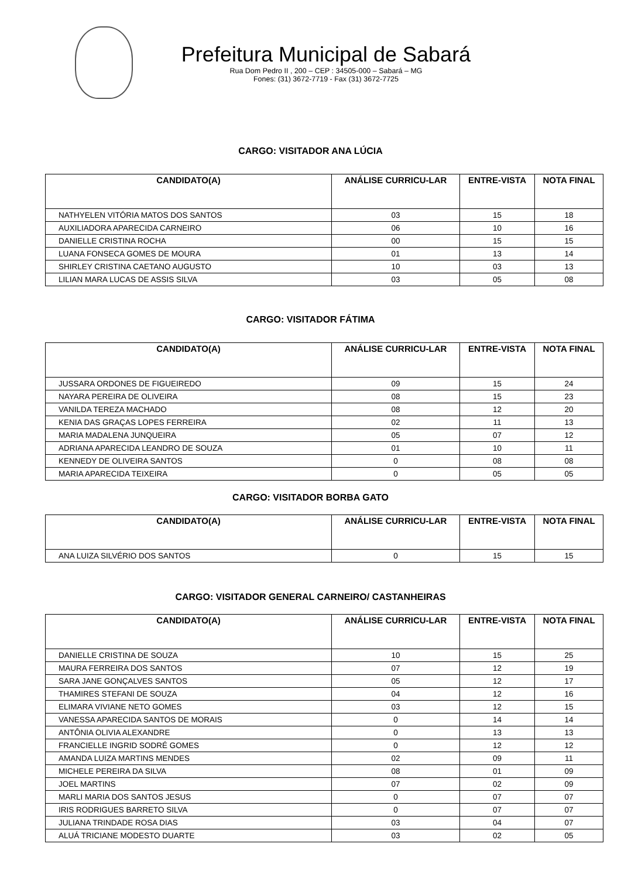Prefeitura Municipal de Sabará
Rua Dom Pedro II , 200 – CEP : 34505-000 – Sabará – MG
Fones: (31) 3672-7719 - Fax (31) 3672-7725
CARGO: VISITADOR ANA LÚCIA
| CANDIDATO(A) | ANÁLISE CURRICU-LAR | ENTRE-VISTA | NOTA FINAL |
| --- | --- | --- | --- |
| NATHYELEN VITÓRIA MATOS DOS SANTOS | 03 | 15 | 18 |
| AUXILIADORA APARECIDA CARNEIRO | 06 | 10 | 16 |
| DANIELLE CRISTINA ROCHA | 00 | 15 | 15 |
| LUANA FONSECA GOMES DE MOURA | 01 | 13 | 14 |
| SHIRLEY CRISTINA CAETANO AUGUSTO | 10 | 03 | 13 |
| LILIAN MARA LUCAS DE ASSIS SILVA | 03 | 05 | 08 |
CARGO: VISITADOR FÁTIMA
| CANDIDATO(A) | ANÁLISE CURRICU-LAR | ENTRE-VISTA | NOTA FINAL |
| --- | --- | --- | --- |
| JUSSARA ORDONES DE FIGUEIREDO | 09 | 15 | 24 |
| NAYARA PEREIRA DE OLIVEIRA | 08 | 15 | 23 |
| VANILDA TEREZA MACHADO | 08 | 12 | 20 |
| KENIA DAS GRAÇAS LOPES FERREIRA | 02 | 11 | 13 |
| MARIA MADALENA JUNQUEIRA | 05 | 07 | 12 |
| ADRIANA APARECIDA LEANDRO DE SOUZA | 01 | 10 | 11 |
| KENNEDY DE OLIVEIRA SANTOS | 0 | 08 | 08 |
| MARIA APARECIDA TEIXEIRA | 0 | 05 | 05 |
CARGO: VISITADOR BORBA GATO
| CANDIDATO(A) | ANÁLISE CURRICU-LAR | ENTRE-VISTA | NOTA FINAL |
| --- | --- | --- | --- |
| ANA LUIZA SILVÉRIO DOS SANTOS | 0 | 15 | 15 |
CARGO: VISITADOR GENERAL CARNEIRO/ CASTANHEIRAS
| CANDIDATO(A) | ANÁLISE CURRICU-LAR | ENTRE-VISTA | NOTA FINAL |
| --- | --- | --- | --- |
| DANIELLE CRISTINA DE SOUZA | 10 | 15 | 25 |
| MAURA FERREIRA DOS SANTOS | 07 | 12 | 19 |
| SARA JANE GONÇALVES SANTOS | 05 | 12 | 17 |
| THAMIRES STEFANI DE SOUZA | 04 | 12 | 16 |
| ELIMARA VIVIANE NETO GOMES | 03 | 12 | 15 |
| VANESSA APARECIDA SANTOS DE MORAIS | 0 | 14 | 14 |
| ANTÔNIA OLIVIA ALEXANDRE | 0 | 13 | 13 |
| FRANCIELLE INGRID SODRÉ GOMES | 0 | 12 | 12 |
| AMANDA LUIZA MARTINS MENDES | 02 | 09 | 11 |
| MICHELE PEREIRA DA SILVA | 08 | 01 | 09 |
| JOEL MARTINS | 07 | 02 | 09 |
| MARLI MARIA DOS SANTOS JESUS | 0 | 07 | 07 |
| IRIS RODRIGUES BARRETO SILVA | 0 | 07 | 07 |
| JULIANA TRINDADE ROSA DIAS | 03 | 04 | 07 |
| ALUÁ TRICIANE MODESTO DUARTE | 03 | 02 | 05 |